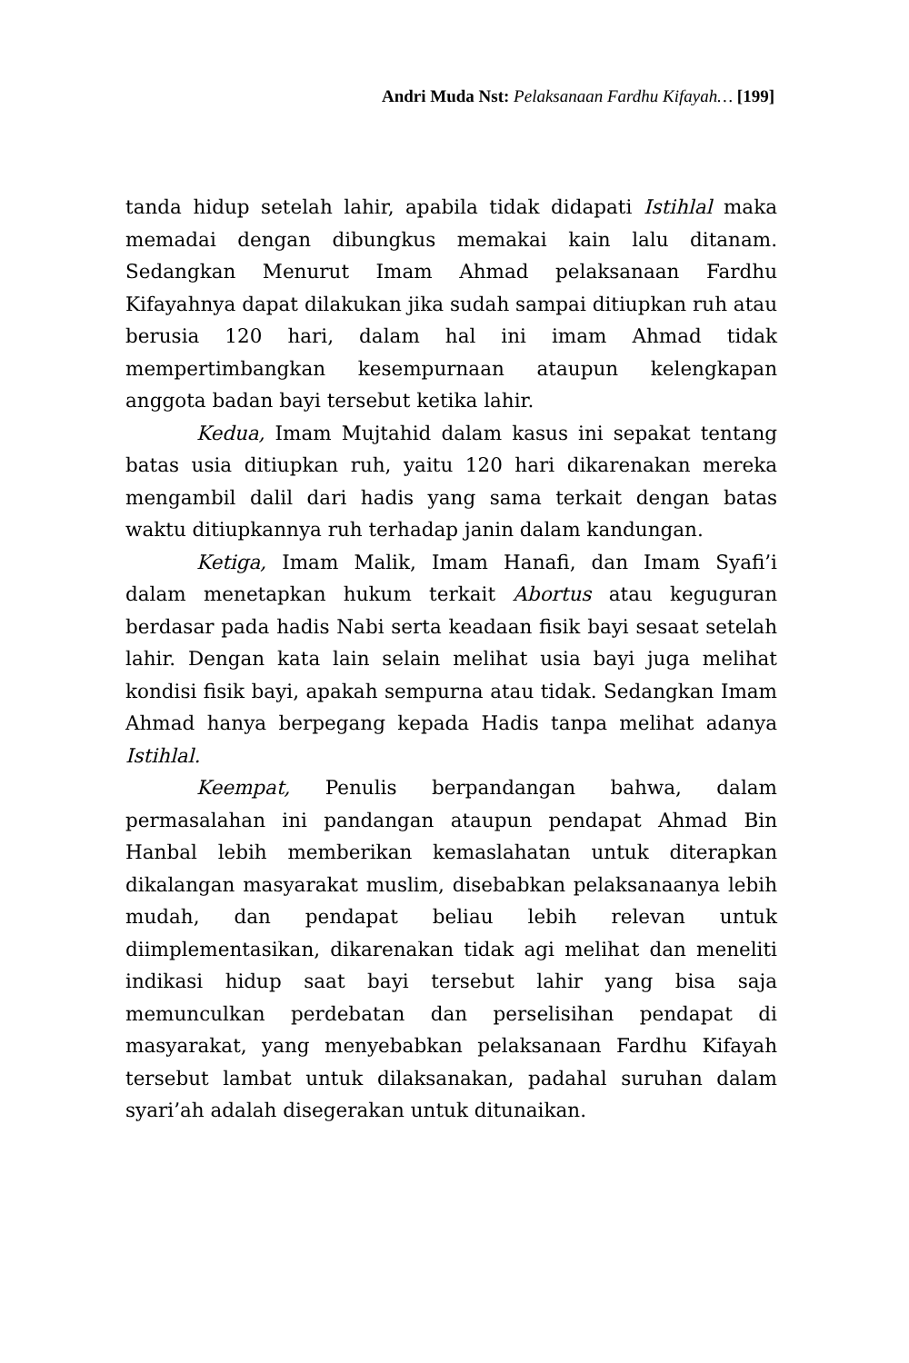Andri Muda Nst: Pelaksanaan Fardhu Kifayah… [199]
tanda hidup setelah lahir, apabila tidak didapati Istihlal maka memadai dengan dibungkus memakai kain lalu ditanam. Sedangkan Menurut Imam Ahmad pelaksanaan Fardhu Kifayahnya dapat dilakukan jika sudah sampai ditiupkan ruh atau berusia 120 hari, dalam hal ini imam Ahmad tidak mempertimbangkan kesempurnaan ataupun kelengkapan anggota badan bayi tersebut ketika lahir.
Kedua, Imam Mujtahid dalam kasus ini sepakat tentang batas usia ditiupkan ruh, yaitu 120 hari dikarenakan mereka mengambil dalil dari hadis yang sama terkait dengan batas waktu ditiupkannya ruh terhadap janin dalam kandungan.
Ketiga, Imam Malik, Imam Hanafi, dan Imam Syafi’i dalam menetapkan hukum terkait Abortus atau keguguran berdasar pada hadis Nabi serta keadaan fisik bayi sesaat setelah lahir. Dengan kata lain selain melihat usia bayi juga melihat kondisi fisik bayi, apakah sempurna atau tidak. Sedangkan Imam Ahmad hanya berpegang kepada Hadis tanpa melihat adanya Istihlal.
Keempat, Penulis berpandangan bahwa, dalam permasalahan ini pandangan ataupun pendapat Ahmad Bin Hanbal lebih memberikan kemaslahatan untuk diterapkan dikalangan masyarakat muslim, disebabkan pelaksanaanya lebih mudah, dan pendapat beliau lebih relevan untuk diimplementasikan, dikarenakan tidak agi melihat dan meneliti indikasi hidup saat bayi tersebut lahir yang bisa saja memunculkan perdebatan dan perselisihan pendapat di masyarakat, yang menyebabkan pelaksanaan Fardhu Kifayah tersebut lambat untuk dilaksanakan, padahal suruhan dalam syari’ah adalah disegerakan untuk ditunaikan.